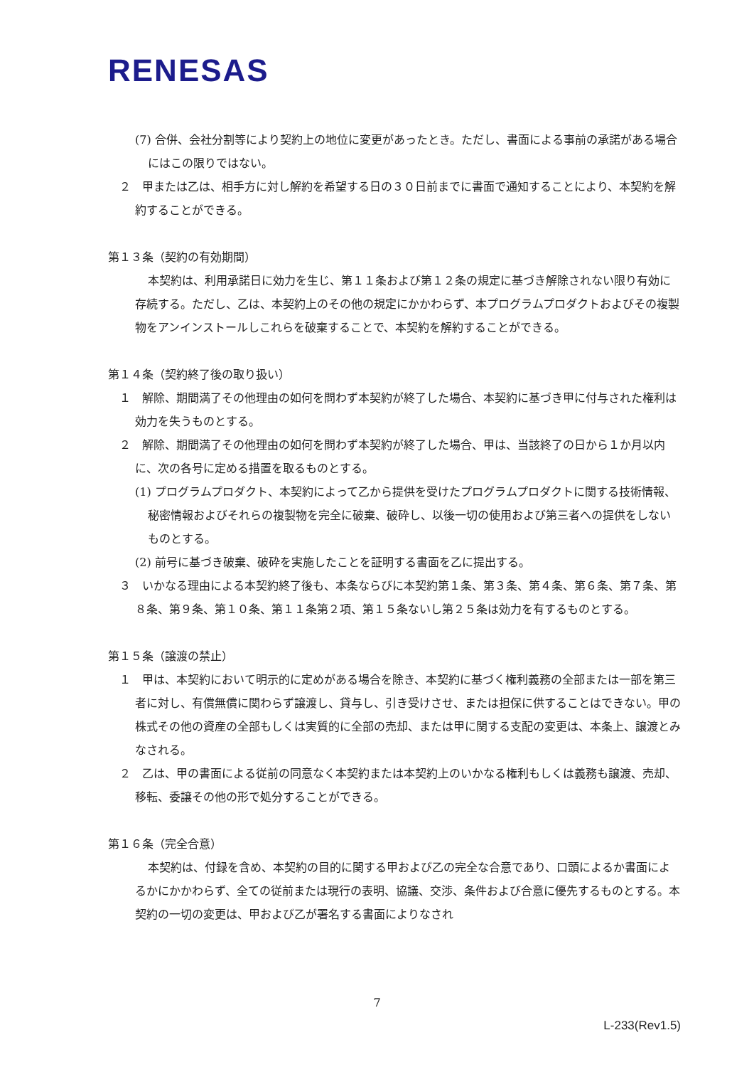RENESAS
(7) 合併、会社分割等により契約上の地位に変更があったとき。ただし、書面による事前の承諾がある場合にはこの限りではない。
２　甲または乙は、相手方に対し解約を希望する日の３０日前までに書面で通知することにより、本契約を解約することができる。
第１３条（契約の有効期間）
本契約は、利用承諾日に効力を生じ、第１１条および第１２条の規定に基づき解除されない限り有効に存続する。ただし、乙は、本契約上のその他の規定にかかわらず、本プログラムプロダクトおよびその複製物をアンインストールしこれらを破棄することで、本契約を解約することができる。
第１４条（契約終了後の取り扱い）
１　解除、期間満了その他理由の如何を問わず本契約が終了した場合、本契約に基づき甲に付与された権利は効力を失うものとする。
２　解除、期間満了その他理由の如何を問わず本契約が終了した場合、甲は、当該終了の日から１か月以内に、次の各号に定める措置を取るものとする。
(1) プログラムプロダクト、本契約によって乙から提供を受けたプログラムプロダクトに関する技術情報、秘密情報およびそれらの複製物を完全に破棄、破砕し、以後一切の使用および第三者への提供をしないものとする。
(2) 前号に基づき破棄、破砕を実施したことを証明する書面を乙に提出する。
３　いかなる理由による本契約終了後も、本条ならびに本契約第１条、第３条、第４条、第６条、第７条、第８条、第９条、第１０条、第１１条第２項、第１５条ないし第２５条は効力を有するものとする。
第１５条（譲渡の禁止）
１　甲は、本契約において明示的に定めがある場合を除き、本契約に基づく権利義務の全部または一部を第三者に対し、有償無償に関わらず譲渡し、貸与し、引き受けさせ、または担保に供することはできない。甲の株式その他の資産の全部もしくは実質的に全部の売却、または甲に関する支配の変更は、本条上、譲渡とみなされる。
２　乙は、甲の書面による従前の同意なく本契約または本契約上のいかなる権利もしくは義務も譲渡、売却、移転、委譲その他の形で処分することができる。
第１６条（完全合意）
本契約は、付録を含め、本契約の目的に関する甲および乙の完全な合意であり、口頭によるか書面によるかにかかわらず、全ての従前または現行の表明、協議、交渉、条件および合意に優先するものとする。本契約の一切の変更は、甲および乙が署名する書面によりなされ
7
L-233(Rev1.5)